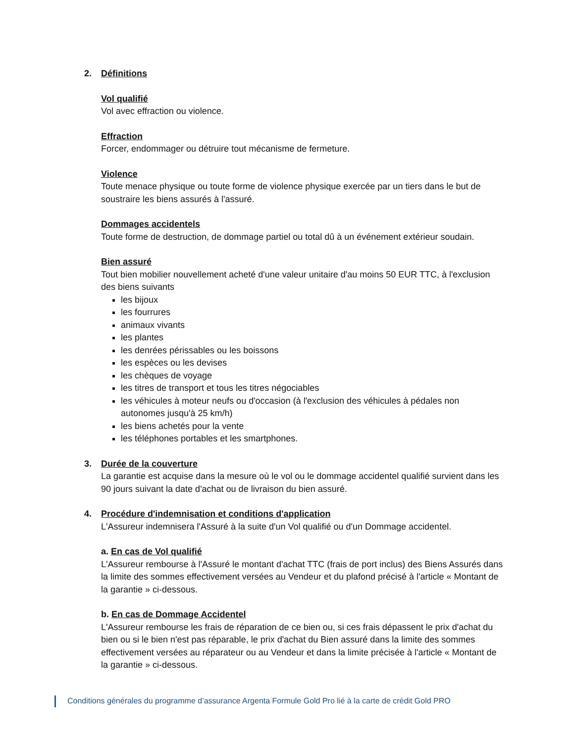2. Définitions
Vol qualifié
Vol avec effraction ou violence.
Effraction
Forcer, endommager ou détruire tout mécanisme de fermeture.
Violence
Toute menace physique ou toute forme de violence physique exercée par un tiers dans le but de soustraire les biens assurés à l'assuré.
Dommages accidentels
Toute forme de destruction, de dommage partiel ou total dû à un événement extérieur soudain.
Bien assuré
Tout bien mobilier nouvellement acheté d'une valeur unitaire d'au moins 50 EUR TTC, à l'exclusion des biens suivants
les bijoux
les fourrures
animaux vivants
les plantes
les denrées périssables ou les boissons
les espèces ou les devises
les chèques de voyage
les titres de transport et tous les titres négociables
les véhicules à moteur neufs ou d'occasion (à l'exclusion des véhicules à pédales non autonomes jusqu'à 25 km/h)
les biens achetés pour la vente
les téléphones portables et les smartphones.
3. Durée de la couverture
La garantie est acquise dans la mesure où le vol ou le dommage accidentel qualifié survient dans les 90 jours suivant la date d'achat ou de livraison du bien assuré.
4. Procédure d'indemnisation et conditions d'application
L'Assureur indemnisera l'Assuré à la suite d'un Vol qualifié ou d'un Dommage accidentel.
a. En cas de Vol qualifié
L'Assureur rembourse à l'Assuré le montant d'achat TTC (frais de port inclus) des Biens Assurés dans la limite des sommes effectivement versées au Vendeur et du plafond précisé à l'article « Montant de la garantie » ci-dessous.
b. En cas de Dommage Accidentel
L'Assureur rembourse les frais de réparation de ce bien ou, si ces frais dépassent le prix d'achat du bien ou si le bien n'est pas réparable, le prix d'achat du Bien assuré dans la limite des sommes effectivement versées au réparateur ou au Vendeur et dans la limite précisée à l'article « Montant de la garantie » ci-dessous.
Conditions générales du programme d’assurance Argenta Formule Gold Pro lié à la carte de crédit Gold PRO